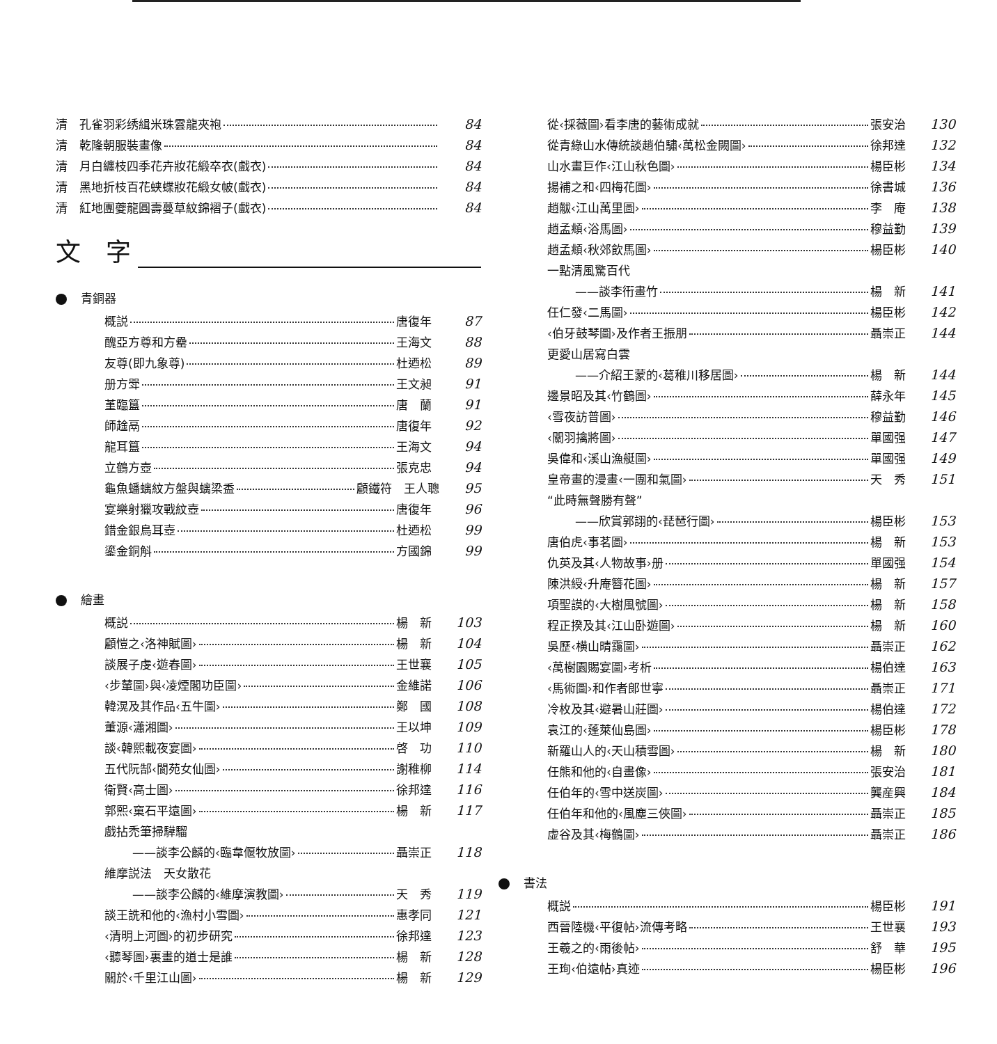清　孔雀羽彩绣緝米珠雲龍夾袍 84
清　乾隆朝服裝畫像 84
清　月白纏枝四季花卉妝花緞卒衣(戲衣) 84
清　黑地折枝百花蛱蝶妝花緞女帔(戲衣) 84
清　紅地團夔龍圓壽蔓草紋錦褶子(戲衣) 84
文　字
青銅器
概説 唐復年 87
醜亞方尊和方罍 王海文 88
友尊(即九象尊) 杜迺松 89
册方斝 王文昶 91
堇臨簋 唐　蘭 91
師趛鬲 唐復年 92
龍耳簋 王海文 94
立鶴方壺 張克忠 94
龜魚蟠螭紋方盤與螭梁盉 顧鐵符　王人聰 95
宴樂射獵攻戰紋壺 唐復年 96
錯金銀鳥耳壺 杜迺松 99
鎏金銅斛 方國錦 99
繪畫
概説 楊　新 103
顧愷之‹洛神賦圖› 楊　新 104
談展子虔‹遊春圖› 王世襄 105
‹步輦圖›與‹凌煙閣功臣圖› 金維諾 106
韓滉及其作品‹五牛圖› 鄭　國 108
董源‹瀟湘圖› 王以坤 109
談‹韓熙載夜宴圖› 啓　功 110
五代阮郜‹閬苑女仙圖› 謝稚柳 114
衛賢‹高士圖› 徐邦達 116
郭熙‹窠石平遠圖› 楊　新 117
戲拈禿筆掃驊騮
——談李公麟的‹臨韋偃牧放圖› 聶崇正 118
維摩説法　天女散花
——談李公麟的‹維摩演教圖› 天　秀 119
談王詵和他的‹漁村小雪圖› 惠孝同 121
‹清明上河圖›的初步研究 徐邦達 123
‹聽琴圖›裏畫的道士是誰 楊　新 128
關於‹千里江山圖› 楊　新 129
從‹採薇圖›看李唐的藝術成就 張安治 130
從青綠山水傳統談趙伯驌‹萬松金闕圖› 徐邦達 132
山水畫巨作‹江山秋色圖› 楊臣彬 134
揚補之和‹四梅花圖› 徐書城 136
趙黻‹江山萬里圖› 李　庵 138
趙孟頫‹浴馬圖› 穆益勤 139
趙孟頫‹秋郊飲馬圖› 楊臣彬 140
一點清風驚百代
——談李衎畫竹 楊　新 141
任仁發‹二馬圖› 楊臣彬 142
‹伯牙鼓琴圖›及作者王振朋 聶崇正 144
更愛山居寫白雲
——介紹王蒙的‹葛稚川移居圖› 楊　新 144
邊景昭及其‹竹鶴圖› 薛永年 145
‹雪夜訪普圖› 穆益勤 146
‹關羽擒將圖› 單國强 147
吳偉和‹溪山漁艇圖› 單國强 149
皇帝畫的漫畫‹一團和氣圖› 天　秀 151
“此時無聲勝有聲”
——欣賞郭詡的‹琵琶行圖› 楊臣彬 153
唐伯虎‹事茗圖› 楊　新 153
仇英及其‹人物故事›册 單國强 154
陳洪綬‹升庵簪花圖› 楊　新 157
項聖謨的‹大樹風號圖› 楊　新 158
程正揆及其‹江山卧遊圖› 楊　新 160
吳歷‹横山晴靄圖› 聶崇正 162
‹萬樹園賜宴圖›考析 楊伯達 163
‹馬術圖›和作者郎世寧 聶崇正 171
冷枚及其‹避暑山莊圖› 楊伯達 172
袁江的‹蓬萊仙島圖› 楊臣彬 178
新羅山人的‹天山積雪圖› 楊　新 180
任熊和他的‹自畫像› 張安治 181
任伯年的‹雪中送炭圖› 龔産興 184
任伯年和他的‹風塵三俠圖› 聶崇正 185
虚谷及其‹梅鶴圖› 聶崇正 186
書法
概説 楊臣彬 191
西晉陸機‹平復帖›流傳考略 王世襄 193
王羲之的‹雨後帖› 舒　華 195
王珣‹伯遠帖›真迹 楊臣彬 196